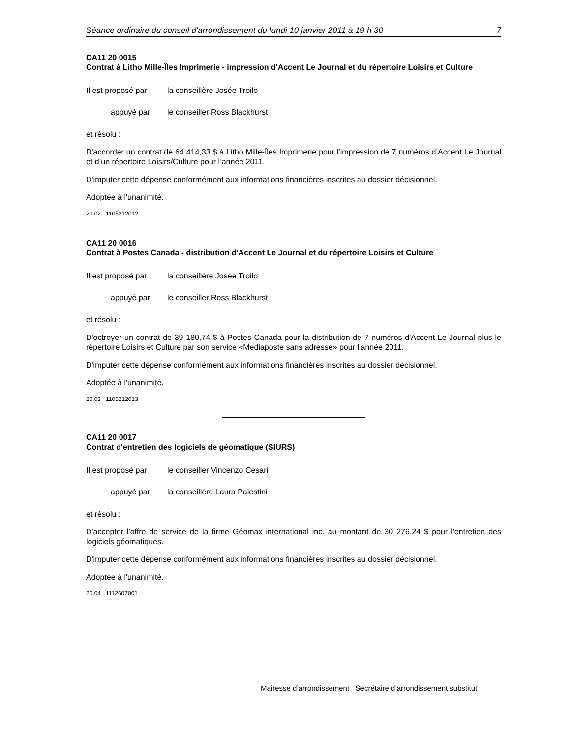Séance ordinaire du conseil d'arrondissement du lundi 10 janvier 2011 à 19 h 30 7
CA11 20 0015
Contrat à Litho Mille-Îles Imprimerie - impression d'Accent Le Journal et du répertoire Loisirs et Culture
Il est proposé par la conseillère Josée Troilo
appuyé par le conseiller Ross Blackhurst
et résolu :
D'accorder un contrat de 64 414,33 $ à Litho Mille-Îles Imprimerie pour l'impression de 7 numéros d’Accent Le Journal et d’un répertoire Loisirs/Culture pour l’année 2011.
D'imputer cette dépense conformément aux informations financières inscrites au dossier décisionnel.
Adoptée à l'unanimité.
20.02 1105212012
CA11 20 0016
Contrat à Postes Canada - distribution d'Accent Le Journal et du répertoire Loisirs et Culture
Il est proposé par la conseillère Josée Troilo
appuyé par le conseiller Ross Blackhurst
et résolu :
D'octroyer un contrat de 39 180,74 $ à Postes Canada pour la distribution de 7 numéros d'Accent Le Journal plus le répertoire Loisirs et Culture par son service «Mediaposte sans adresse» pour l’année 2011.
D'imputer cette dépense conformément aux informations financières inscrites au dossier décisionnel.
Adoptée à l'unanimité.
20.03 1105212013
CA11 20 0017
Contrat d'entretien des logiciels de géomatique (SIURS)
Il est proposé par le conseiller Vincenzo Cesari
appuyé par la conseillère Laura Palestini
et résolu :
D'accepter l'offre de service de la firme Géomax international inc. au montant de 30 276,24 $ pour l'entretien des logiciels géomatiques.
D'imputer cette dépense conformément aux informations financières inscrites au dossier décisionnel.
Adoptée à l'unanimité.
20.04 1112607001
Mairesse d’arrondissement Secrétaire d’arrondissement substitut